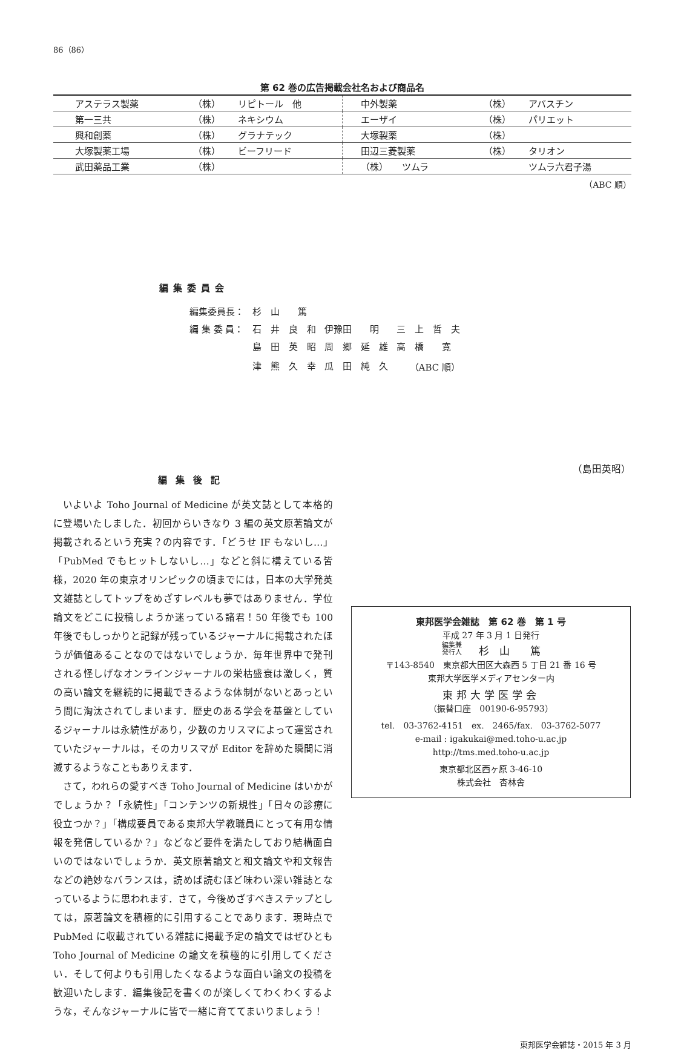86（86）
第 62 巻の広告掲載会社名および商品名
| アステラス製薬 | （株） | リピトール 他 | 中外製薬 | （株） | アバスチン |
| 第一三共 | （株） | ネキシウム | エーザイ | （株） | パリエット |
| 興和創薬 | （株） | グラナテック | 大塚製薬 | （株） | |
| 大塚製薬工場 | （株） | ビーフリード | 田辺三菱製薬 | （株） | タリオン |
| 武田薬品工業 | （株） | | （株） ツムラ | | ツムラ六君子湯 |
（ABC 順）
編集委員会
| 編集委員長： | 杉 山 篤 | | |
| 編 集 委 員： | 石 井 良 和 | 伊豫田 明 | 三 上 哲 夫 |
| | 島 田 英 昭 | 周 郷 延 雄 | 高 橋 寛 |
| | 津 熊 久 幸 | 瓜 田 純 久 | （ABC 順） |
編集後記
いよいよ Toho Journal of Medicine が英文誌として本格的に登場いたしました．初回からいきなり 3 編の英文原著論文が掲載されるという充実？の内容です．「どうせ IF もないし…」「PubMed でもヒットしないし…」などと斜に構えている皆様，2020 年の東京オリンピックの頃までには，日本の大学発英文雑誌としてトップをめざすレベルも夢ではありません．学位論文をどこに投稿しようか迷っている諸君！50 年後でも 100 年後でもしっかりと記録が残っているジャーナルに掲載されたほうが価値あることなのではないでしょうか．毎年世界中で発刊される怪しげなオンラインジャーナルの栄枯盛衰は激しく，質の高い論文を継続的に掲載できるような体制がないとあっという間に淘汰されてしまいます．歴史のある学会を基盤としているジャーナルは永続性があり，少数のカリスマによって運営されていたジャーナルは，そのカリスマが Editor を辞めた瞬間に消滅するようなこともありえます．
さて，われらの愛すべき Toho Journal of Medicine はいかがでしょうか？「永続性」「コンテンツの新規性」「日々の診療に役立つか？」「構成要員である東邦大学教職員にとって有用な情報を発信しているか？」などなど要件を満たしており結構面白いのではないでしょうか．英文原著論文と和文論文や和文報告などの絶妙なバランスは，読めば読むほど味わい深い雑誌となっているように思われます．さて，今後めざすべきステップとしては，原著論文を積極的に引用することであります．現時点で PubMed に収載されている雑誌に掲載予定の論文ではぜひとも Toho Journal of Medicine の論文を積極的に引用してください．そして何よりも引用したくなるような面白い論文の投稿を歓迎いたします．編集後記を書くのが楽しくてわくわくするような，そんなジャーナルに皆で一緒に育ててまいりましょう！
（島田英昭）
東邦医学会雑誌　第 62 巻　第 1 号
平成 27 年 3 月 1 日発行
編集兼
発行人　　杉　山　　篤
〒143-8540　東京都大田区大森西 5 丁目 21 番 16 号
東邦大学医学メディアセンター内
東邦大学医学会
（振替口座　00190-6-95793）
tel.　03-3762-4151　ex.　2465/fax.　03-3762-5077
e-mail : igakukai@med.toho-u.ac.jp
http://tms.med.toho-u.ac.jp
東京都北区西ヶ原 3-46-10
株式会社　杏林舎
東邦医学会雑誌・2015 年 3 月